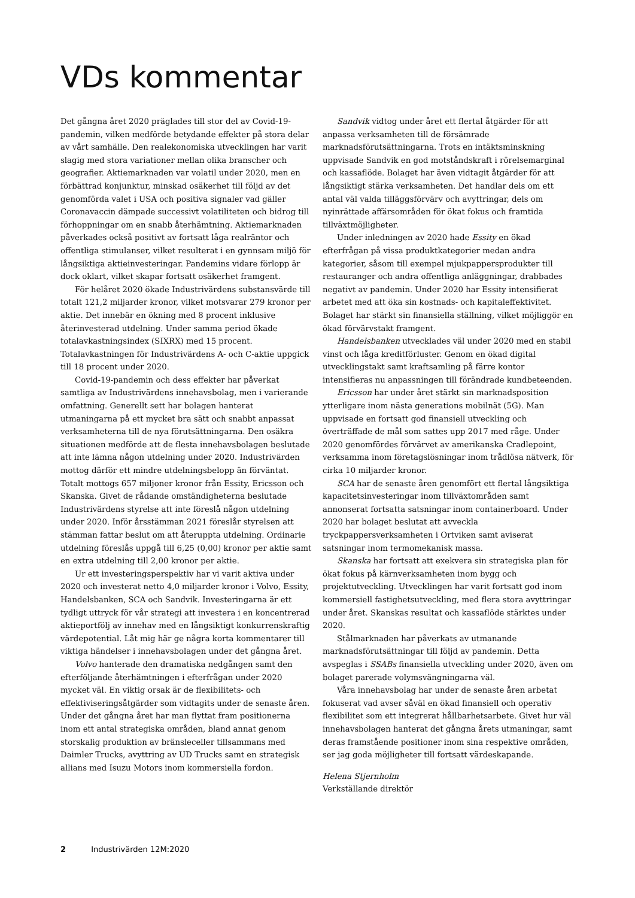VDs kommentar
Det gångna året 2020 präglades till stor del av Covid-19-pandemin, vilken medförde betydande effekter på stora delar av vårt samhälle. Den realekonomiska utvecklingen har varit slagig med stora variationer mellan olika branscher och geografier. Aktiemarknaden var volatil under 2020, men en förbättrad konjunktur, minskad osäkerhet till följd av det genomförda valet i USA och positiva signaler vad gäller Coronavaccin dämpade successivt volatiliteten och bidrog till förhoppningar om en snabb återhämtning. Aktiemarknaden påverkades också positivt av fortsatt låga realräntor och offentliga stimulanser, vilket resulterat i en gynnsam miljö för långsiktiga aktieinvesteringar. Pandemins vidare förlopp är dock oklart, vilket skapar fortsatt osäkerhet framgent.
För helåret 2020 ökade Industrivärdens substansvärde till totalt 121,2 miljarder kronor, vilket motsvarar 279 kronor per aktie. Det innebär en ökning med 8 procent inklusive återinvesterad utdelning. Under samma period ökade totalavkastningsindex (SIXRX) med 15 procent. Totalavkastningen för Industrivärdens A- och C-aktie uppgick till 18 procent under 2020.
Covid-19-pandemin och dess effekter har påverkat samtliga av Industrivärdens innehavsbolag, men i varierande omfattning. Generellt sett har bolagen hanterat utmaningarna på ett mycket bra sätt och snabbt anpassat verksamheterna till de nya förutsättningarna. Den osäkra situationen medförde att de flesta innehavsbolagen beslutade att inte lämna någon utdelning under 2020. Industrivärden mottog därför ett mindre utdelningsbelopp än förväntat. Totalt mottogs 657 miljoner kronor från Essity, Ericsson och Skanska. Givet de rådande omständigheterna beslutade Industrivärdens styrelse att inte föreslå någon utdelning under 2020. Inför årsstämman 2021 föreslår styrelsen att stämman fattar beslut om att återuppta utdelning. Ordinarie utdelning föreslås uppgå till 6,25 (0,00) kronor per aktie samt en extra utdelning till 2,00 kronor per aktie.
Ur ett investeringsperspektiv har vi varit aktiva under 2020 och investerat netto 4,0 miljarder kronor i Volvo, Essity, Handelsbanken, SCA och Sandvik. Investeringarna är ett tydligt uttryck för vår strategi att investera i en koncentrerad aktieportfölj av innehav med en långsiktigt konkurrenskraftig värdepotential. Låt mig här ge några korta kommentarer till viktiga händelser i innehavsbolagen under det gångna året.
Volvo hanterade den dramatiska nedgången samt den efterföljande återhämtningen i efterfrågan under 2020 mycket väl. En viktig orsak är de flexibilitets- och effektiviseringsåtgärder som vidtagits under de senaste åren. Under det gångna året har man flyttat fram positionerna inom ett antal strategiska områden, bland annat genom storskalig produktion av bränsleceller tillsammans med Daimler Trucks, avyttring av UD Trucks samt en strategisk allians med Isuzu Motors inom kommersiella fordon.
Sandvik vidtog under året ett flertal åtgärder för att anpassa verksamheten till de försämrade marknadsförutsättningarna. Trots en intäktsminskning uppvisade Sandvik en god motståndskraft i rörelsemarginal och kassaflöde. Bolaget har även vidtagit åtgärder för att långsiktigt stärka verksamheten. Det handlar dels om ett antal väl valda tilläggsförvärv och avyttringar, dels om nyinrättade affärsområden för ökat fokus och framtida tillväxtmöjligheter.
Under inledningen av 2020 hade Essity en ökad efterfrågan på vissa produktkategorier medan andra kategorier, såsom till exempel mjukpappersprodukter till restauranger och andra offentliga anläggningar, drabbades negativt av pandemin. Under 2020 har Essity intensifierat arbetet med att öka sin kostnads- och kapitaleffektivitet. Bolaget har stärkt sin finansiella ställning, vilket möjliggör en ökad förvärvstakt framgent.
Handelsbanken utvecklades väl under 2020 med en stabil vinst och låga kreditförluster. Genom en ökad digital utvecklingstakt samt kraftsamling på färre kontor intensifieras nu anpassningen till förändrade kundbeteenden.
Ericsson har under året stärkt sin marknadsposition ytterligare inom nästa generations mobilnät (5G). Man uppvisade en fortsatt god finansiell utveckling och överträffade de mål som sattes upp 2017 med råge. Under 2020 genomfördes förvärvet av amerikanska Cradlepoint, verksamma inom företagslösningar inom trådlösa nätverk, för cirka 10 miljarder kronor.
SCA har de senaste åren genomfört ett flertal långsiktiga kapacitetsinvesteringar inom tillväxtområden samt annonserat fortsatta satsningar inom containerboard. Under 2020 har bolaget beslutat att avveckla tryckpappersverksamheten i Ortviken samt aviserat satsningar inom termomekanisk massa.
Skanska har fortsatt att exekvera sin strategiska plan för ökat fokus på kärnverksamheten inom bygg och projektutveckling. Utvecklingen har varit fortsatt god inom kommersiell fastighetsutveckling, med flera stora avyttringar under året. Skanskas resultat och kassaflöde stärktes under 2020.
Stålmarknaden har påverkats av utmanande marknadsförutsättningar till följd av pandemin. Detta avspeglas i SSABs finansiella utveckling under 2020, även om bolaget parerade volymsvängningarna väl.
Våra innehavsbolag har under de senaste åren arbetat fokuserat vad avser såväl en ökad finansiell och operativ flexibilitet som ett integrerat hållbarhetsarbete. Givet hur väl innehavsbolagen hanterat det gångna årets utmaningar, samt deras framstående positioner inom sina respektive områden, ser jag goda möjligheter till fortsatt värdeskapande.
Helena Stjernholm
Verkställande direktör
2 Industrivärden 12M:2020